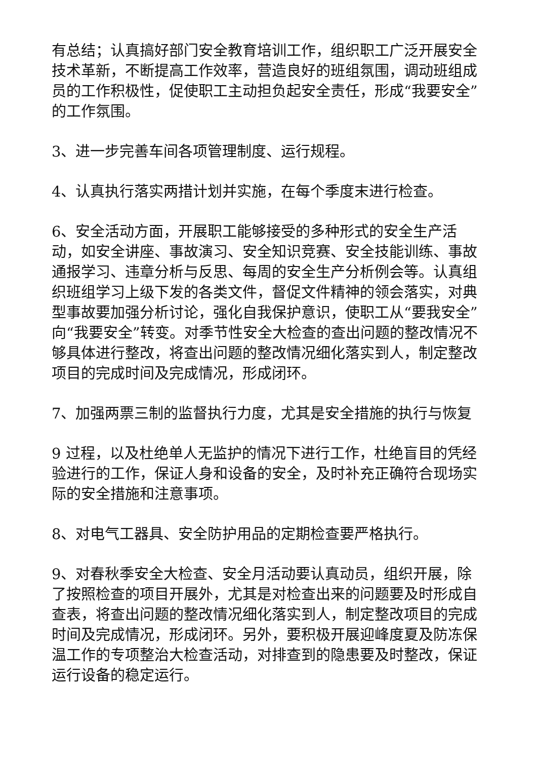有总结；认真搞好部门安全教育培训工作，组织职工广泛开展安全技术革新，不断提高工作效率，营造良好的班组氛围，调动班组成员的工作积极性，促使职工主动担负起安全责任，形成“我要安全”的工作氛围。
3、进一步完善车间各项管理制度、运行规程。
4、认真执行落实两措计划并实施，在每个季度末进行检查。
6、安全活动方面，开展职工能够接受的多种形式的安全生产活动，如安全讲座、事故演习、安全知识竞赛、安全技能训练、事故通报学习、违章分析与反思、每周的安全生产分析例会等。认真组织班组学习上级下发的各类文件，督促文件精神的领会落实，对典型事故要加强分析讨论，强化自我保护意识，使职工从“要我安全”向“我要安全”转变。对季节性安全大检查的查出问题的整改情况不够具体进行整改，将查出问题的整改情况细化落实到人，制定整改项目的完成时间及完成情况，形成闭环。
7、加强两票三制的监督执行力度，尤其是安全措施的执行与恢复
9 过程，以及杜绝单人无监护的情况下进行工作，杜绝盲目的凭经验进行的工作，保证人身和设备的安全，及时补充正确符合现场实际的安全措施和注意事项。
8、对电气工器具、安全防护用品的定期检查要严格执行。
9、对春秋季安全大检查、安全月活动要认真动员，组织开展，除了按照检查的项目开展外，尤其是对检查出来的问题要及时形成自查表，将查出问题的整改情况细化落实到人，制定整改项目的完成时间及完成情况，形成闭环。另外，要积极开展迎峰度夏及防冻保温工作的专项整治大检查活动，对排查到的隐患要及时整改，保证运行设备的稳定运行。